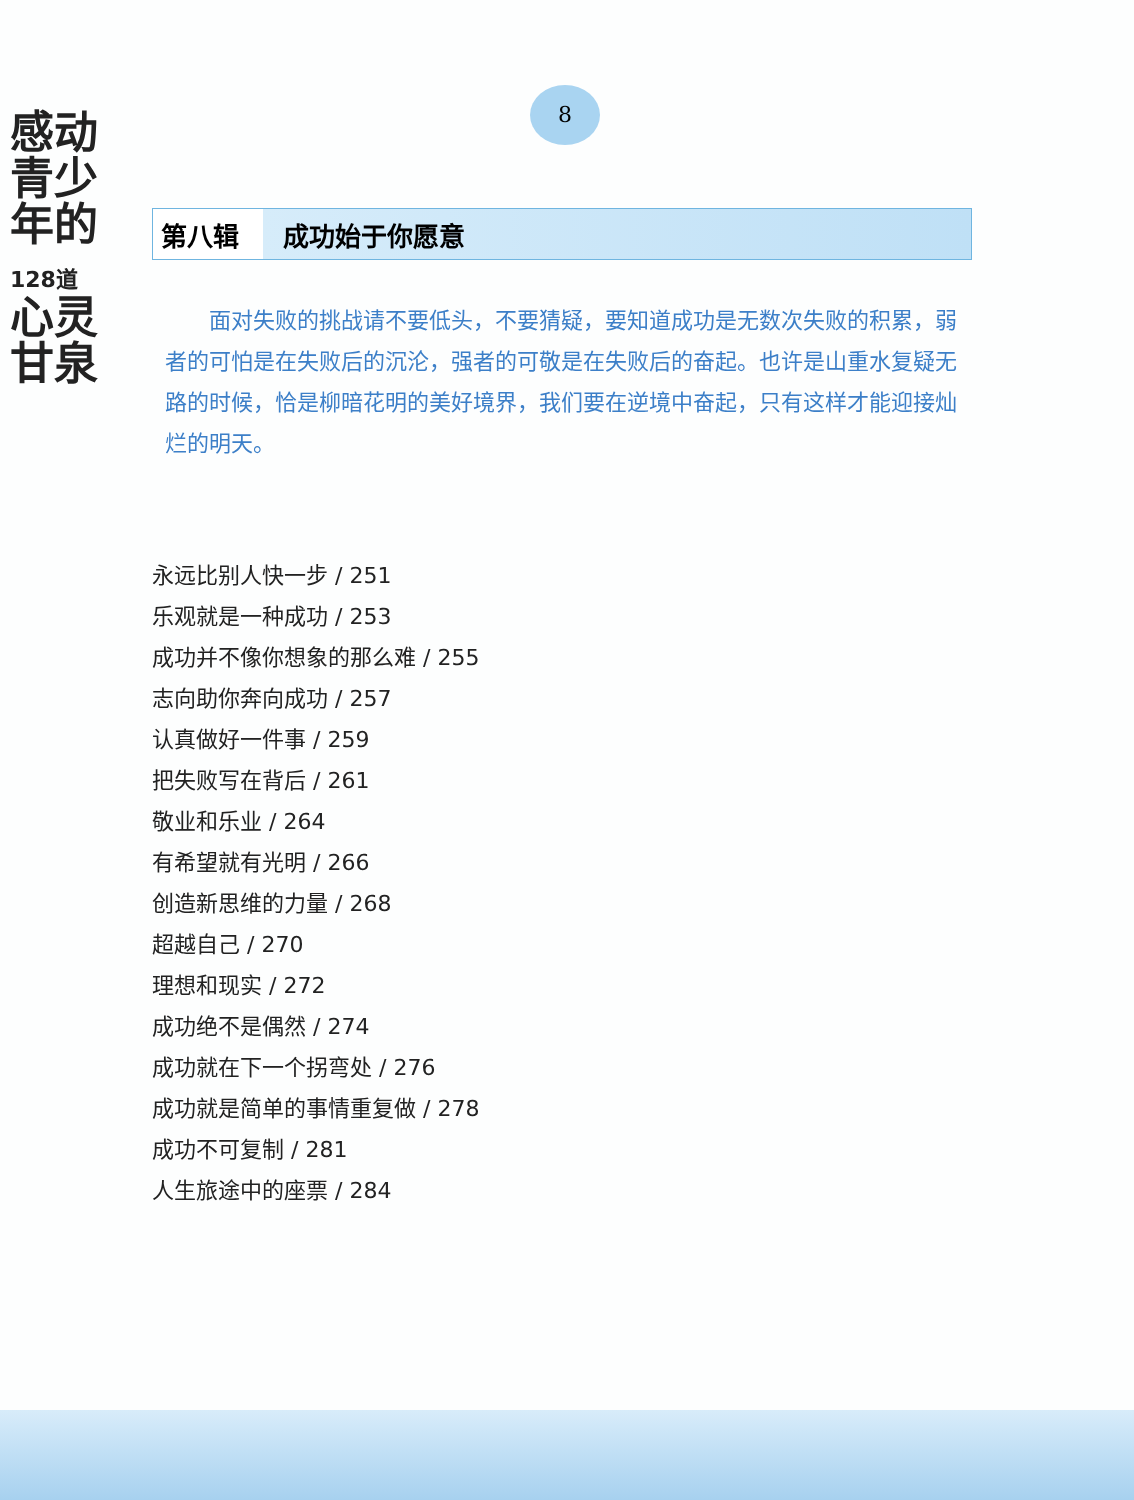感动
青少
年的
128道
心灵
甘泉
8
第八辑 成功始于你愿意
面对失败的挑战请不要低头，不要猜疑，要知道成功是无数次失败的积累，弱者的可怕是在失败后的沉沦，强者的可敬是在失败后的奋起。也许是山重水复疑无路的时候，恰是柳暗花明的美好境界，我们要在逆境中奋起，只有这样才能迎接灿烂的明天。
永远比别人快一步 / 251
乐观就是一种成功 / 253
成功并不像你想象的那么难 / 255
志向助你奔向成功 / 257
认真做好一件事 / 259
把失败写在背后 / 261
敬业和乐业 / 264
有希望就有光明 / 266
创造新思维的力量 / 268
超越自己 / 270
理想和现实 / 272
成功绝不是偶然 / 274
成功就在下一个拐弯处 / 276
成功就是简单的事情重复做 / 278
成功不可复制 / 281
人生旅途中的座票 / 284